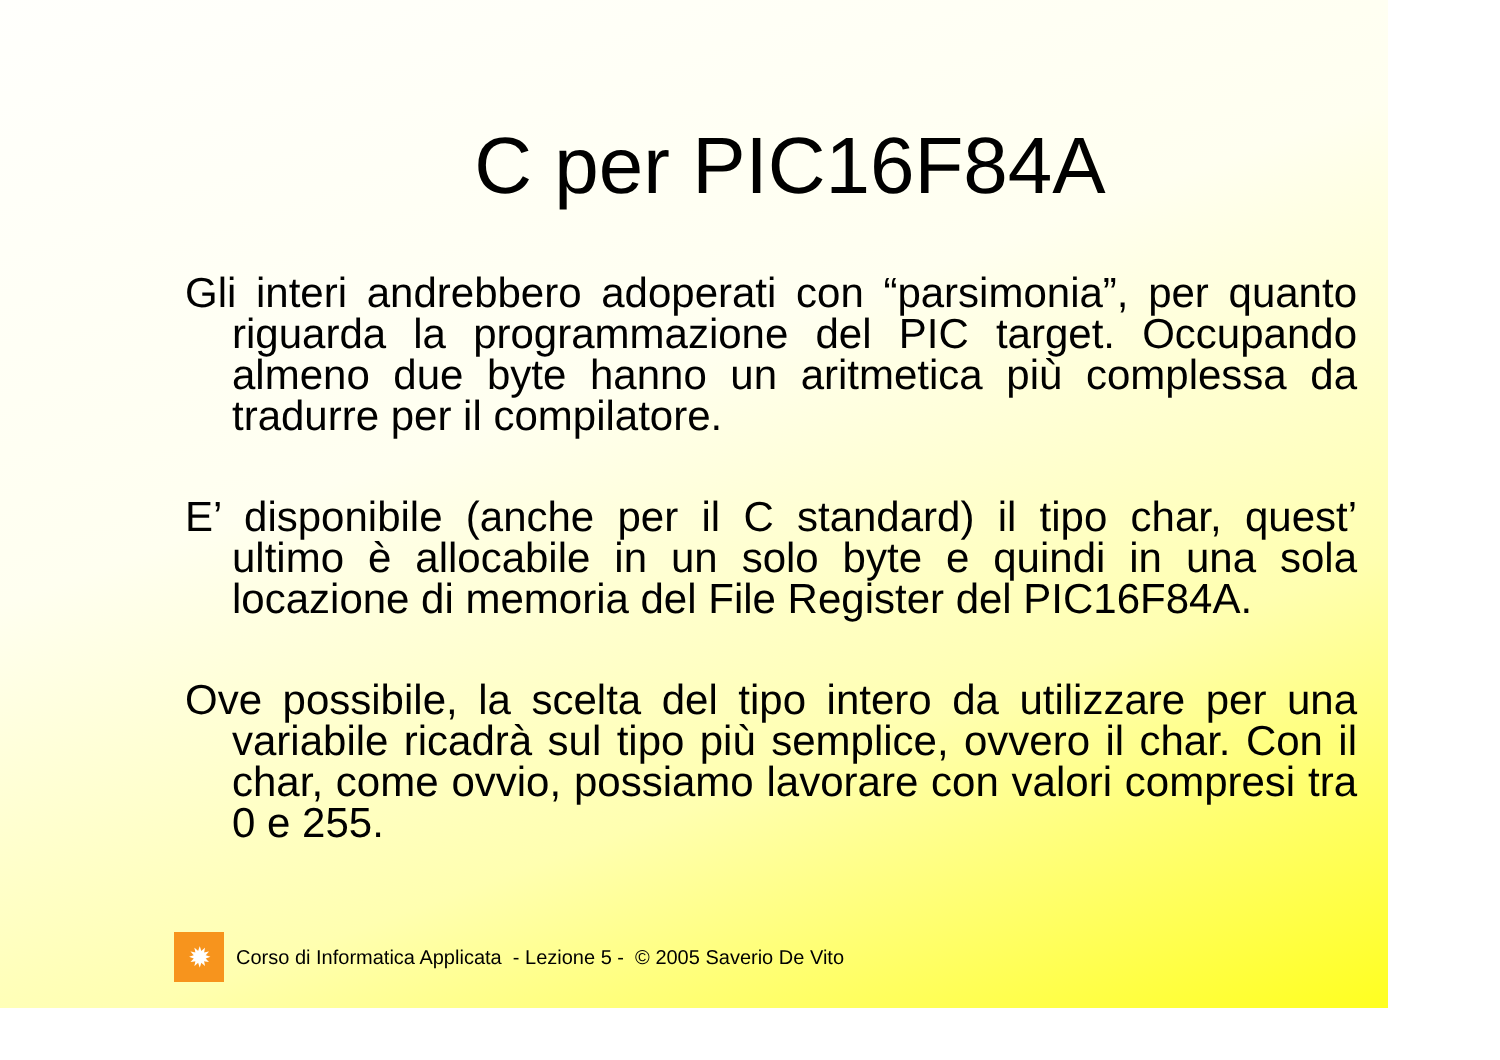C per PIC16F84A
Gli interi andrebbero adoperati con “parsimonia”, per quanto riguarda la programmazione del PIC target. Occupando almeno due byte hanno un aritmetica più complessa da tradurre per il compilatore.
E’ disponibile (anche per il C standard) il tipo char, quest’ ultimo è allocabile in un solo byte e quindi in una sola locazione di memoria del File Register del PIC16F84A.
Ove possibile, la scelta del tipo intero da utilizzare per una variabile ricadrà sul tipo più semplice, ovvero il char. Con il char, come ovvio, possiamo lavorare con valori compresi tra 0 e 255.
✹
Corso di Informatica Applicata - Lezione 5 - © 2005 Saverio De Vito